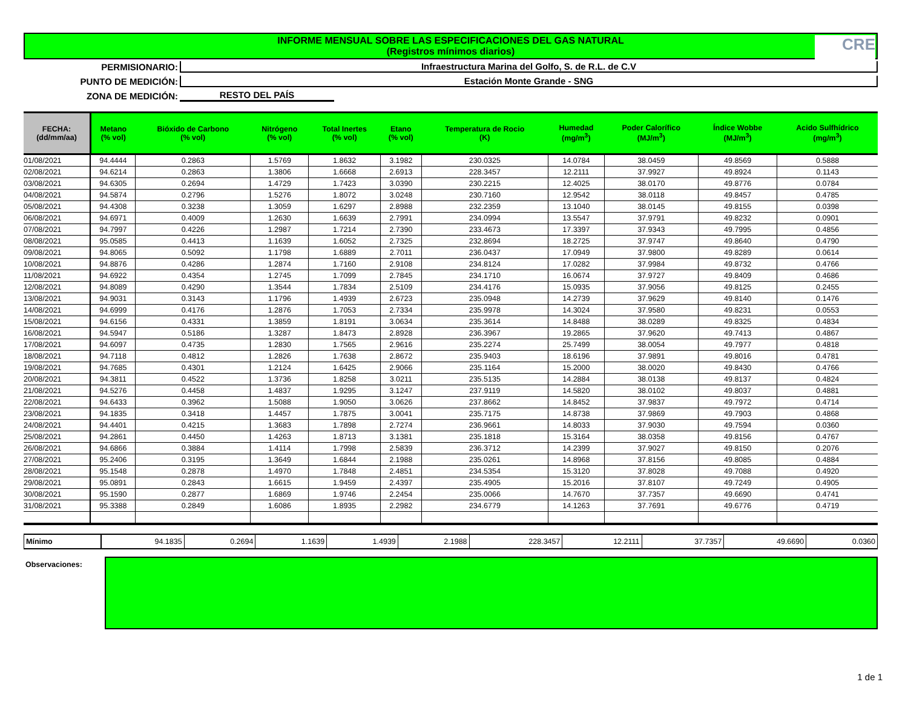INFORME MENSUAL SOBRE LAS ESPECIFICACIONES DEL GAS NATURAL
(Registros mínimos diarios)
CRE
PERMISIONARIO:
Infraestructura Marina del Golfo, S. de R.L. de C.V
PUNTO DE MEDICIÓN: Estación Monte Grande - SNG
ZONA DE MEDICIÓN: RESTO DEL PAÍS
| FECHA: (dd/mm/aa) | Metano (% vol) | Bióxido de Carbono (% vol) | Nitrógeno (% vol) | Total Inertes (% vol) | Etano (% vol) | Temperatura de Rocio (K) | Humedad (mg/m<sup>3</sup>) | Poder Calorífico (MJ/m<sup>3</sup>) | Índice Wobbe (MJ/m<sup>3</sup>) | Acido Sulfhídrico (mg/m<sup>3</sup>) |
| --- | --- | --- | --- | --- | --- | --- | --- | --- | --- | --- |
| 01/08/2021 | 94.4444 | 0.2863 | 1.5769 | 1.8632 | 3.1982 | 230.0325 | 14.0784 | 38.0459 | 49.8569 | 0.5888 |
| 02/08/2021 | 94.6214 | 0.2863 | 1.3806 | 1.6668 | 2.6913 | 228.3457 | 12.2111 | 37.9927 | 49.8924 | 0.1143 |
| 03/08/2021 | 94.6305 | 0.2694 | 1.4729 | 1.7423 | 3.0390 | 230.2215 | 12.4025 | 38.0170 | 49.8776 | 0.0784 |
| 04/08/2021 | 94.5874 | 0.2796 | 1.5276 | 1.8072 | 3.0248 | 230.7160 | 12.9542 | 38.0118 | 49.8457 | 0.4785 |
| 05/08/2021 | 94.4308 | 0.3238 | 1.3059 | 1.6297 | 2.8988 | 232.2359 | 13.1040 | 38.0145 | 49.8155 | 0.0398 |
| 06/08/2021 | 94.6971 | 0.4009 | 1.2630 | 1.6639 | 2.7991 | 234.0994 | 13.5547 | 37.9791 | 49.8232 | 0.0901 |
| 07/08/2021 | 94.7997 | 0.4226 | 1.2987 | 1.7214 | 2.7390 | 233.4673 | 17.3397 | 37.9343 | 49.7995 | 0.4856 |
| 08/08/2021 | 95.0585 | 0.4413 | 1.1639 | 1.6052 | 2.7325 | 232.8694 | 18.2725 | 37.9747 | 49.8640 | 0.4790 |
| 09/08/2021 | 94.8065 | 0.5092 | 1.1798 | 1.6889 | 2.7011 | 236.0437 | 17.0949 | 37.9800 | 49.8289 | 0.0614 |
| 10/08/2021 | 94.8876 | 0.4286 | 1.2874 | 1.7160 | 2.9108 | 234.8124 | 17.0282 | 37.9984 | 49.8732 | 0.4766 |
| 11/08/2021 | 94.6922 | 0.4354 | 1.2745 | 1.7099 | 2.7845 | 234.1710 | 16.0674 | 37.9727 | 49.8409 | 0.4686 |
| 12/08/2021 | 94.8089 | 0.4290 | 1.3544 | 1.7834 | 2.5109 | 234.4176 | 15.0935 | 37.9056 | 49.8125 | 0.2455 |
| 13/08/2021 | 94.9031 | 0.3143 | 1.1796 | 1.4939 | 2.6723 | 235.0948 | 14.2739 | 37.9629 | 49.8140 | 0.1476 |
| 14/08/2021 | 94.6999 | 0.4176 | 1.2876 | 1.7053 | 2.7334 | 235.9978 | 14.3024 | 37.9580 | 49.8231 | 0.0553 |
| 15/08/2021 | 94.6156 | 0.4331 | 1.3859 | 1.8191 | 3.0634 | 235.3614 | 14.8488 | 38.0289 | 49.8325 | 0.4834 |
| 16/08/2021 | 94.5947 | 0.5186 | 1.3287 | 1.8473 | 2.8928 | 236.3967 | 19.2865 | 37.9620 | 49.7413 | 0.4867 |
| 17/08/2021 | 94.6097 | 0.4735 | 1.2830 | 1.7565 | 2.9616 | 235.2274 | 25.7499 | 38.0054 | 49.7977 | 0.4818 |
| 18/08/2021 | 94.7118 | 0.4812 | 1.2826 | 1.7638 | 2.8672 | 235.9403 | 18.6196 | 37.9891 | 49.8016 | 0.4781 |
| 19/08/2021 | 94.7685 | 0.4301 | 1.2124 | 1.6425 | 2.9066 | 235.1164 | 15.2000 | 38.0020 | 49.8430 | 0.4766 |
| 20/08/2021 | 94.3811 | 0.4522 | 1.3736 | 1.8258 | 3.0211 | 235.5135 | 14.2884 | 38.0138 | 49.8137 | 0.4824 |
| 21/08/2021 | 94.5276 | 0.4458 | 1.4837 | 1.9295 | 3.1247 | 237.9119 | 14.5820 | 38.0102 | 49.8037 | 0.4881 |
| 22/08/2021 | 94.6433 | 0.3962 | 1.5088 | 1.9050 | 3.0626 | 237.8662 | 14.8452 | 37.9837 | 49.7972 | 0.4714 |
| 23/08/2021 | 94.1835 | 0.3418 | 1.4457 | 1.7875 | 3.0041 | 235.7175 | 14.8738 | 37.9869 | 49.7903 | 0.4868 |
| 24/08/2021 | 94.4401 | 0.4215 | 1.3683 | 1.7898 | 2.7274 | 236.9661 | 14.8033 | 37.9030 | 49.7594 | 0.0360 |
| 25/08/2021 | 94.2861 | 0.4450 | 1.4263 | 1.8713 | 3.1381 | 235.1818 | 15.3164 | 38.0358 | 49.8156 | 0.4767 |
| 26/08/2021 | 94.6866 | 0.3884 | 1.4114 | 1.7998 | 2.5839 | 236.3712 | 14.2399 | 37.9027 | 49.8150 | 0.2076 |
| 27/08/2021 | 95.2406 | 0.3195 | 1.3649 | 1.6844 | 2.1988 | 235.0261 | 14.8968 | 37.8156 | 49.8085 | 0.4884 |
| 28/08/2021 | 95.1548 | 0.2878 | 1.4970 | 1.7848 | 2.4851 | 234.5354 | 15.3120 | 37.8028 | 49.7088 | 0.4920 |
| 29/08/2021 | 95.0891 | 0.2843 | 1.6615 | 1.9459 | 2.4397 | 235.4905 | 15.2016 | 37.8107 | 49.7249 | 0.4905 |
| 30/08/2021 | 95.1590 | 0.2877 | 1.6869 | 1.9746 | 2.2454 | 235.0066 | 14.7670 | 37.7357 | 49.6690 | 0.4741 |
| 31/08/2021 | 95.3388 | 0.2849 | 1.6086 | 1.8935 | 2.2982 | 234.6779 | 14.1263 | 37.7691 | 49.6776 | 0.4719 |
| Mínimo | 94.1835 | 0.2694 | 1.1639 | 1.4939 | 2.1988 | 228.3457 | 12.2111 | 37.7357 | 49.6690 | 0.0360 |
Observaciones:
1 de 1